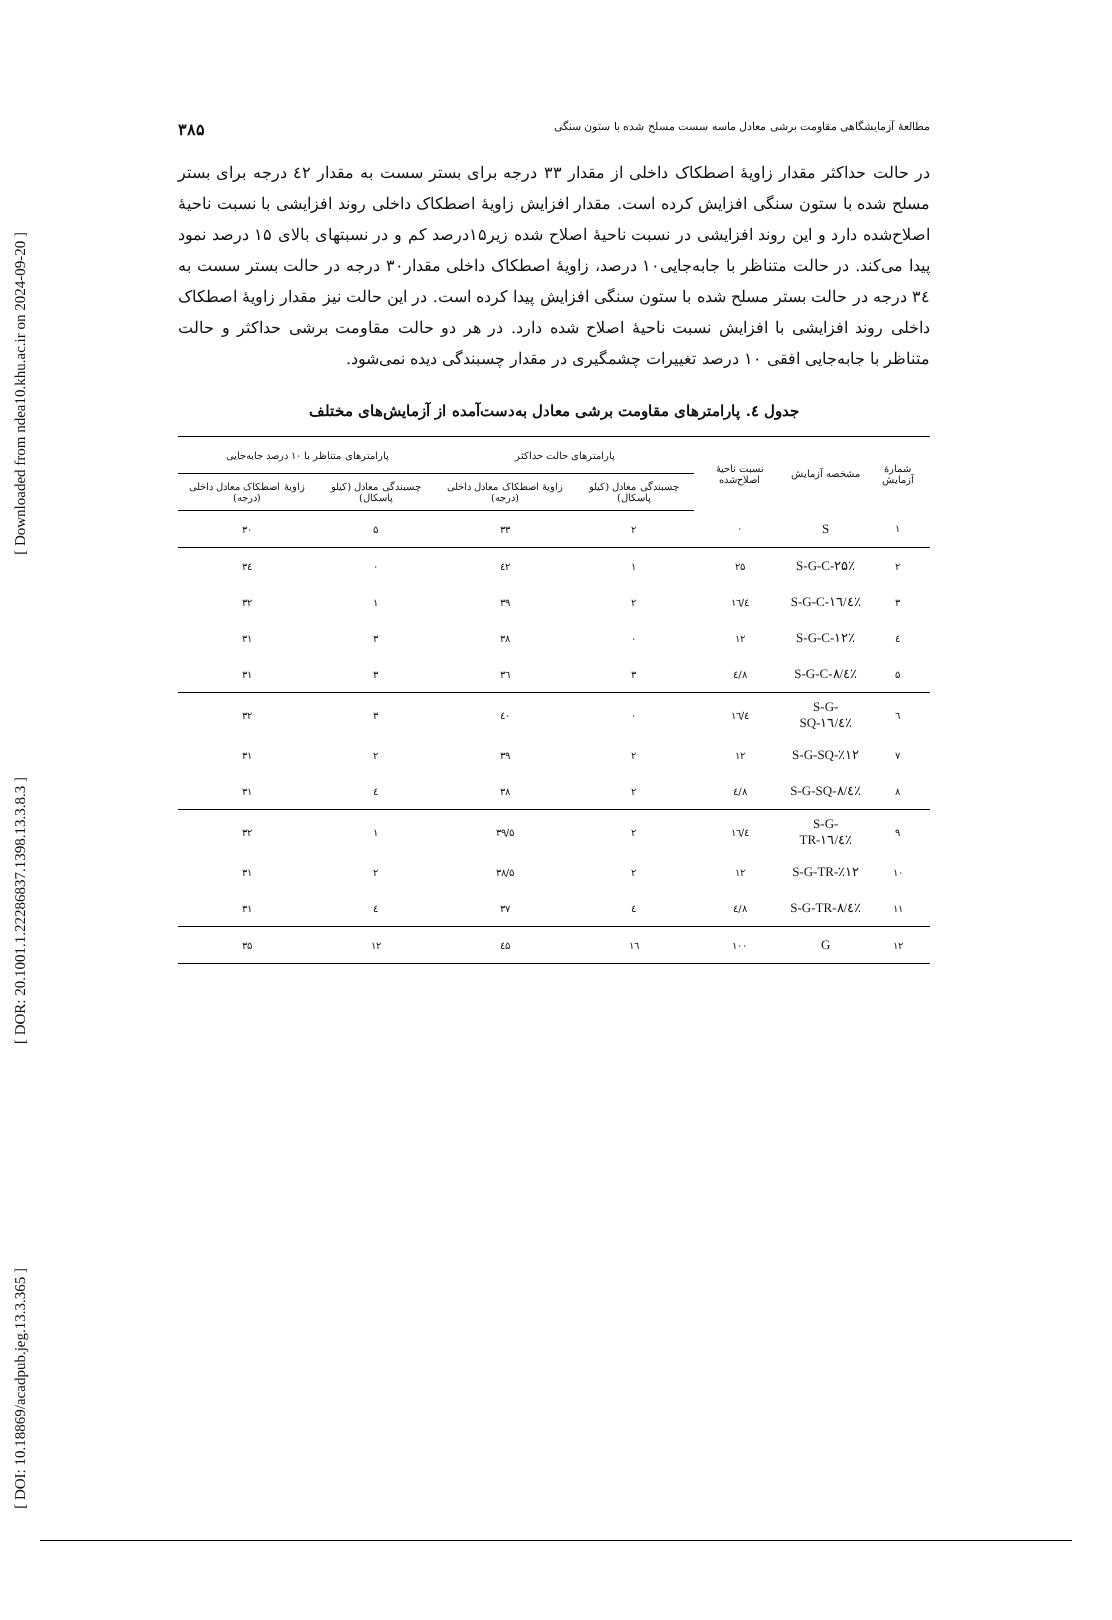[ Downloaded from ndea10.khu.ac.ir on 2024-09-20 ]
[ DOR: 20.1001.1.22286837.1398.13.3.8.3 ]
[ DOI: 10.18869/acadpub.jeg.13.3.365 ]
مطالعهٔ آزمایشگاهی مقاومت برشی معادل ماسه سست مسلح شده با ستون سنگی ۳۸۵
در حالت حداکثر مقدار زاویهٔ اصطکاک داخلی از مقدار ۳۳ درجه برای بستر سست به مقدار ٤۲ درجه برای بستر مسلح شده با ستون سنگی افزایش کرده است. مقدار افزایش زاویهٔ اصطکاک داخلی روند افزایشی با نسبت ناحیهٔ اصلاح‌شده دارد و این روند افزایشی در نسبت ناحیهٔ اصلاح شده زیر۱۵درصد کم و در نسبتهای بالای ۱۵ درصد نمود پیدا می‌کند. در حالت متناظر با جابه‌جایی۱۰ درصد، زاویهٔ اصطکاک داخلی مقدار۳۰ درجه در حالت بستر سست به ۳٤ درجه در حالت بستر مسلح شده با ستون سنگی افزایش پیدا کرده است. در این حالت نیز مقدار زاویهٔ اصطکاک داخلی روند افزایشی با افزایش نسبت ناحیهٔ اصلاح شده دارد. در هر دو حالت مقاومت برشی حداکثر و حالت متناظر با جابه‌جایی افقی ۱۰ درصد تغییرات چشمگیری در مقدار چسبندگی دیده نمی‌شود.
جدول ٤. پارامترهای مقاومت برشی معادل به‌دست‌آمده از آزمایش‌های مختلف
| شمارهٔ آزمایش | مشخصه آزمایش | نسبت ناحیهٔ اصلاح‌شده | پارامترهای حالت حداکثر | | پارامترهای متناظر با ۱۰ درصد جابه‌جایی | |
| --- | --- | --- | --- | --- | --- | --- |
| | | | چسبندگی معادل (کیلو پاسکال) | زاویهٔ اصطکاک معادل داخلی (درجه) | چسبندگی معادل (کیلو پاسکال) | زاویهٔ اصطکاک معادل داخلی (درجه) |
| ۱ | S | ۰ | ۲ | ۳۳ | ۵ | ۳۰ |
| ۲ | S-G-C-۲۵٪ | ۲۵ | ۱ | ٤۲ | ۰ | ۳٤ |
| ۳ | S-G-C-۱٦/٤٪ | ۱٦/٤ | ۲ | ۳۹ | ۱ | ۳۲ |
| ٤ | S-G-C-۱۲٪ | ۱۲ | ۰ | ۳۸ | ۳ | ۳۱ |
| ۵ | S-G-C-۸/٤٪ | ۸/٤ | ۳ | ۳٦ | ۳ | ۳۱ |
| ٦ | S-G-SQ-۱٦/٤٪ | ۱٦/٤ | ۰ | ٤۰ | ۳ | ۳۲ |
| ۷ | S-G-SQ-٪۱۲ | ۱۲ | ۲ | ۳۹ | ۲ | ۳۱ |
| ۸ | S-G-SQ-۸/٤٪ | ۸/٤ | ۲ | ۳۸ | ٤ | ۳۱ |
| ۹ | S-G-TR-۱٦/٤٪ | ۱٦/٤ | ۲ | ۳۹/۵ | ۱ | ۳۲ |
| ۱۰ | S-G-TR-٪۱۲ | ۱۲ | ۲ | ۳۸/۵ | ۲ | ۳۱ |
| ۱۱ | S-G-TR-۸/٤٪ | ۸/٤ | ٤ | ۳۷ | ٤ | ۳۱ |
| ۱۲ | G | ۱۰۰ | ۱٦ | ٤۵ | ۱۲ | ۳۵ |